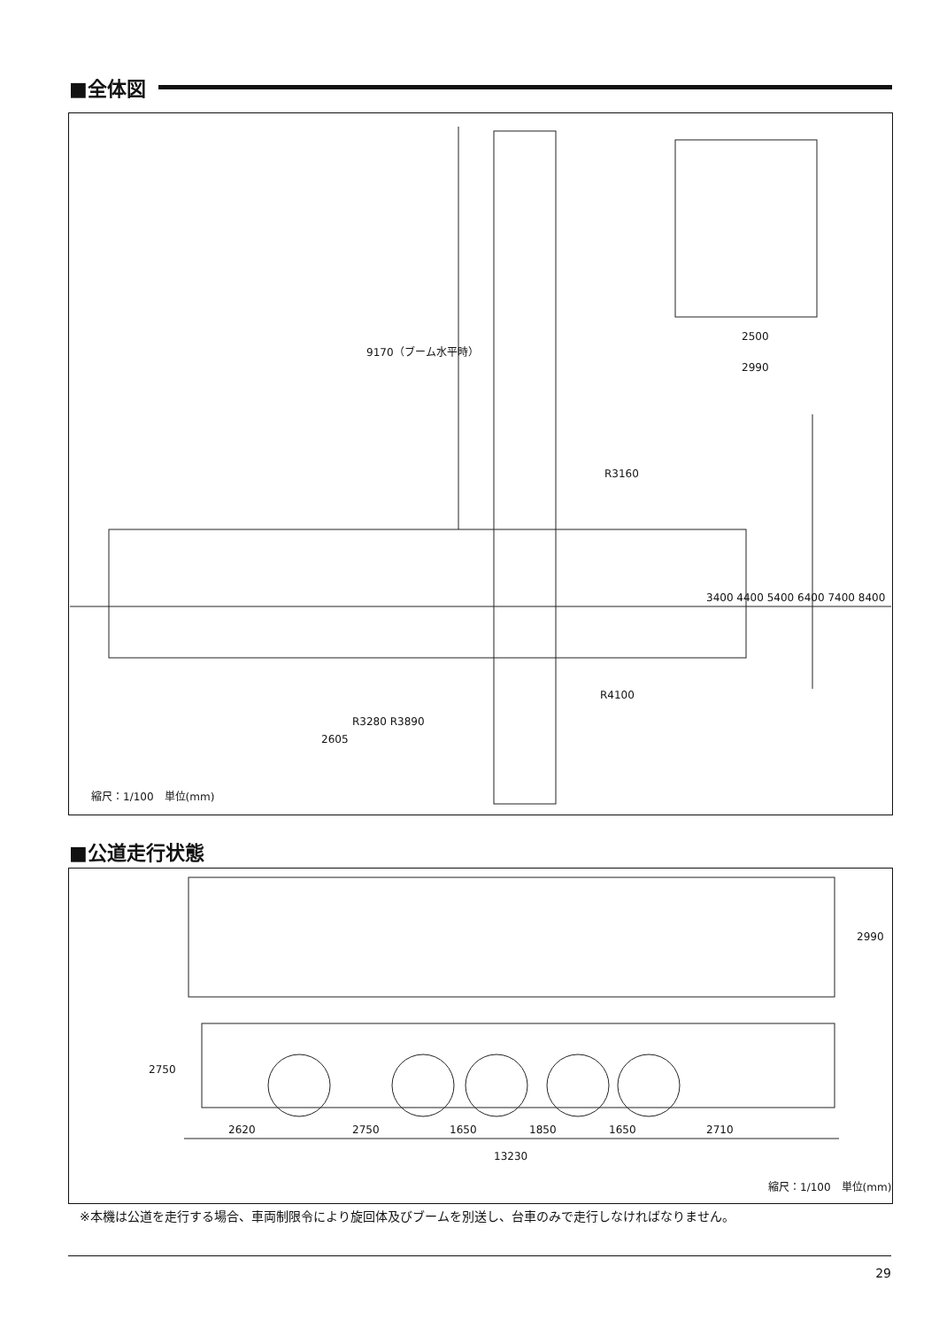■全体図
9170（ブーム水平時）
2500
2990
R3160
3400 4400 5400 6400 7400 8400
R4100
R3280 R3890
2605
縮尺：1/100　単位(mm)
■公道走行状態
2990
2750
2620 2750 1650 1850 1650 2710
13230
縮尺：1/100　単位(mm)
※本機は公道を走行する場合、車両制限令により旋回体及びブームを別送し、台車のみで走行しなければなりません。
29